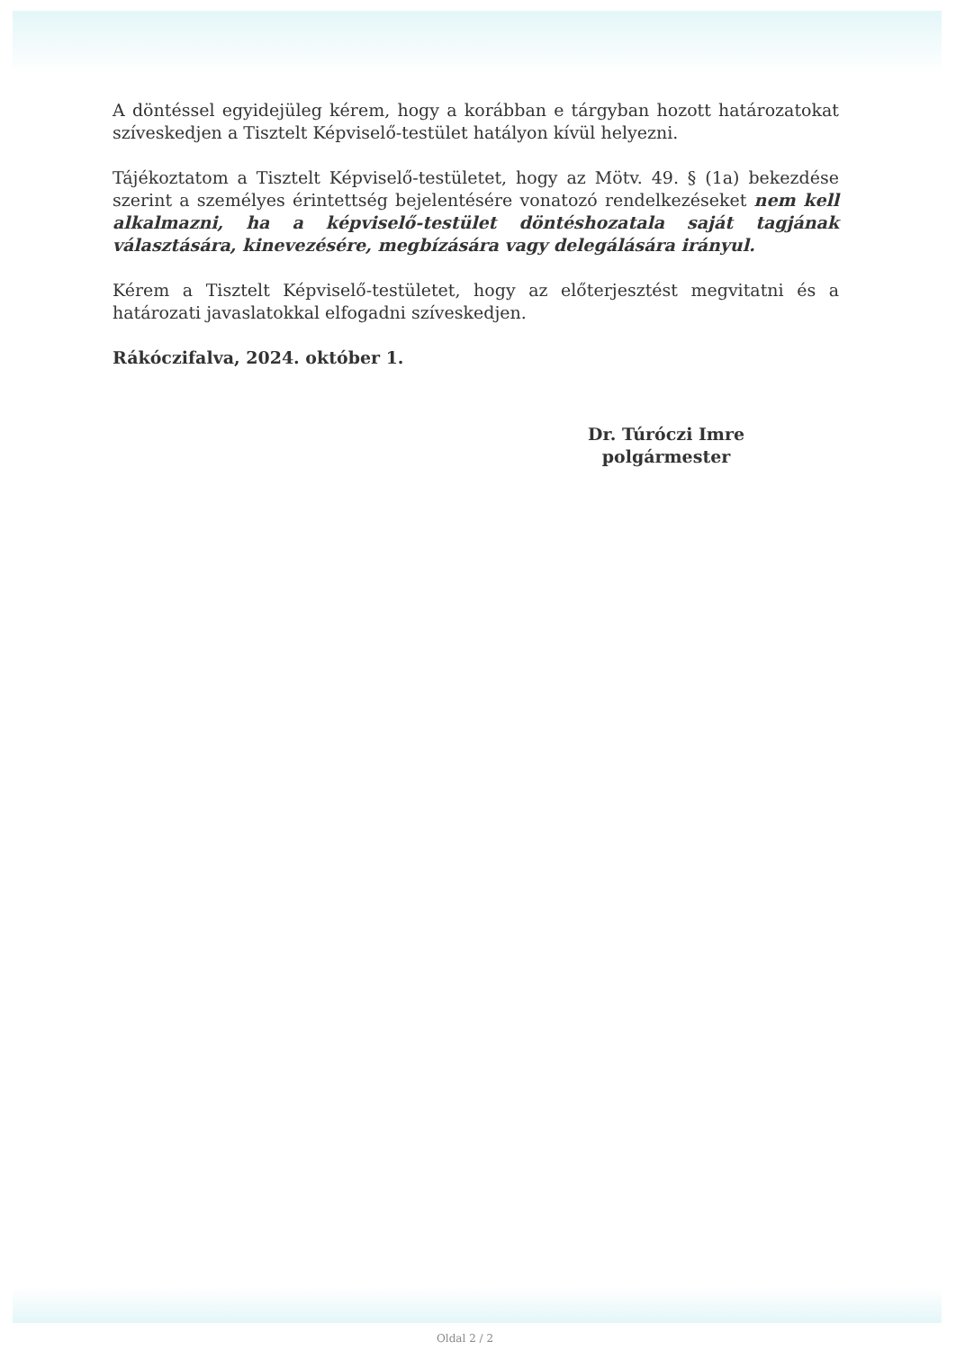A döntéssel egyidejüleg kérem, hogy a korábban e tárgyban hozott határozatokat szíveskedjen a Tisztelt Képviselő-testület hatályon kívül helyezni.
Tájékoztatom a Tisztelt Képviselő-testületet, hogy az Mötv. 49. § (1a) bekezdése szerint a személyes érintettség bejelentésére vonatozó rendelkezéseket nem kell alkalmazni, ha a képviselő-testület döntéshozatala saját tagjának választására, kinevezésére, megbízására vagy delegálására irányul.
Kérem a Tisztelt Képviselő-testületet, hogy az előterjesztést megvitatni és a határozati javaslatokkal elfogadni szíveskedjen.
Rákóczifalva, 2024. október 1.
Dr. Túróczi Imre
polgármester
Oldal 2 / 2